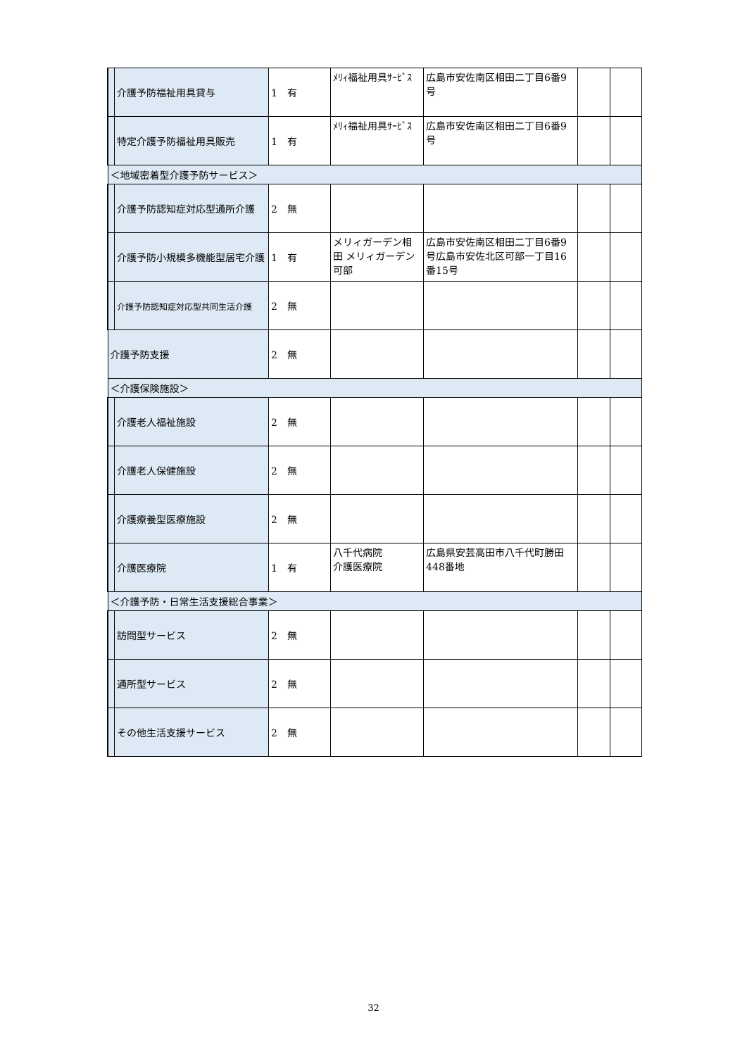| | 介護予防福祉用具貸与 | 1 有 | ﾒﾘｨ福祉用具ｻｰﾋﾞｽ | 広島市安佐南区相田二丁目6番9号 | | |
| | 特定介護予防福祉用具販売 | 1 有 | ﾒﾘｨ福祉用具ｻｰﾋﾞｽ | 広島市安佐南区相田二丁目6番9号 | | |
| ＜地域密着型介護予防サービス＞ | | | | | | |
| | 介護予防認知症対応型通所介護 | 2 無 | | | | |
| | 介護予防小規模多機能型居宅介護 | 1 有 | メリィガーデン相田 メリィガーデン可部 | 広島市安佐南区相田二丁目6番9号広島市安佐北区可部一丁目16番15号 | | |
| | 介護予防認知症対応型共同生活介護 | 2 無 | | | | |
| 介護予防支援 | | 2 無 | | | | |
| ＜介護保険施設＞ | | | | | | |
| | 介護老人福祉施設 | 2 無 | | | | |
| | 介護老人保健施設 | 2 無 | | | | |
| | 介護療養型医療施設 | 2 無 | | | | |
| | 介護医療院 | 1 有 | 八千代病院 介護医療院 | 広島県安芸高田市八千代町勝田448番地 | | |
| ＜介護予防・日常生活支援総合事業＞ | | | | | | |
| | 訪問型サービス | 2 無 | | | | |
| | 通所型サービス | 2 無 | | | | |
| | その他生活支援サービス | 2 無 | | | | |
32